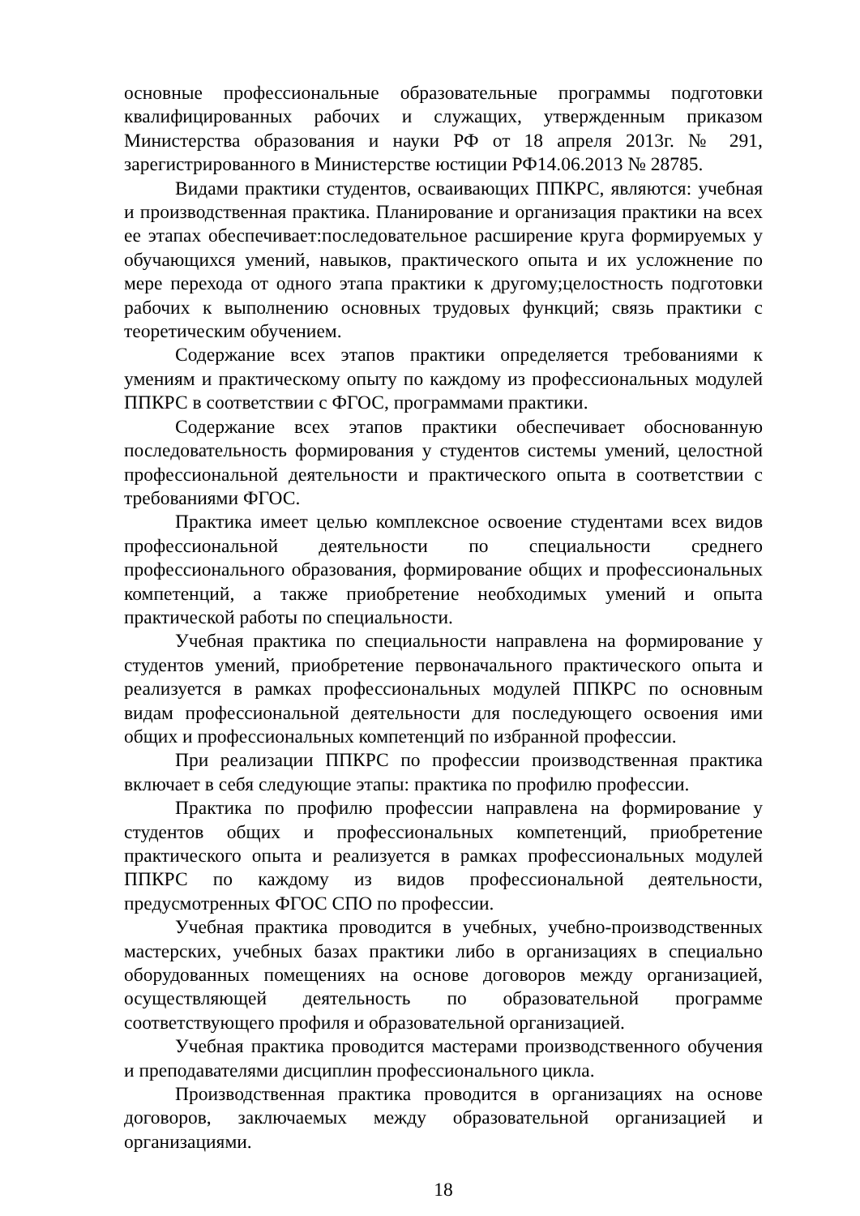основные профессиональные образовательные программы подготовки квалифицированных рабочих и служащих, утвержденным приказом Министерства образования и науки РФ от 18 апреля 2013г. № 291, зарегистрированного в Министерстве юстиции РФ14.06.2013 № 28785.
Видами практики студентов, осваивающих ППКРС, являются: учебная и производственная практика. Планирование и организация практики на всех ее этапах обеспечивает:последовательное расширение круга формируемых у обучающихся умений, навыков, практического опыта и их усложнение по мере перехода от одного этапа практики к другому;целостность подготовки рабочих к выполнению основных трудовых функций; связь практики с теоретическим обучением.
Содержание всех этапов практики определяется требованиями к умениям и практическому опыту по каждому из профессиональных модулей ППКРС в соответствии с ФГОС, программами практики.
Содержание всех этапов практики обеспечивает обоснованную последовательность формирования у студентов системы умений, целостной профессиональной деятельности и практического опыта в соответствии с требованиями ФГОС.
Практика имеет целью комплексное освоение студентами всех видов профессиональной деятельности по специальности среднего профессионального образования, формирование общих и профессиональных компетенций, а также приобретение необходимых умений и опыта практической работы по специальности.
Учебная практика по специальности направлена на формирование у студентов умений, приобретение первоначального практического опыта и реализуется в рамках профессиональных модулей ППКРС по основным видам профессиональной деятельности для последующего освоения ими общих и профессиональных компетенций по избранной профессии.
При реализации ППКРС по профессии производственная практика включает в себя следующие этапы: практика по профилю профессии.
Практика по профилю профессии направлена на формирование у студентов общих и профессиональных компетенций, приобретение практического опыта и реализуется в рамках профессиональных модулей ППКРС по каждому из видов профессиональной деятельности, предусмотренных ФГОС СПО по профессии.
Учебная практика проводится в учебных, учебно-производственных мастерских, учебных базах практики либо в организациях в специально оборудованных помещениях на основе договоров между организацией, осуществляющей деятельность по образовательной программе соответствующего профиля и образовательной организацией.
Учебная практика проводится мастерами производственного обучения и преподавателями дисциплин профессионального цикла.
Производственная практика проводится в организациях на основе договоров, заключаемых между образовательной организацией и организациями.
18